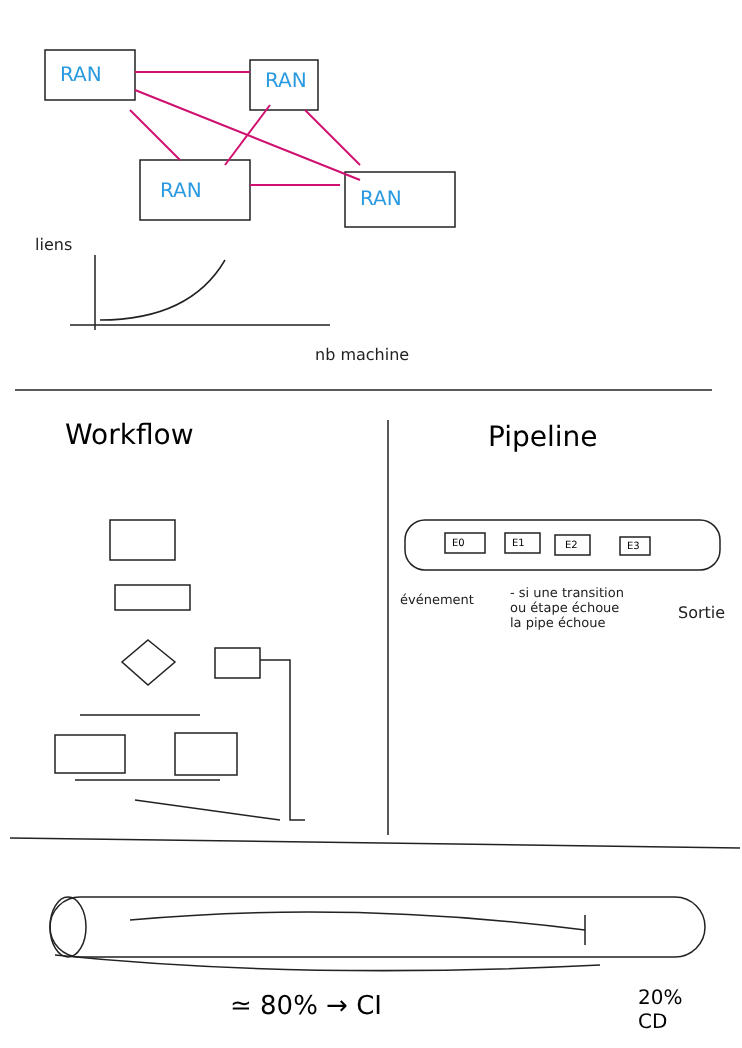RAN RAN
RAN RAN
liens
nb machine
Workflow Pipeline
E0 E1 E2 E3
événement
- si une transition
ou étape échoue
la pipe échoue
Sortie
≃ 80% → CI
20%
CD